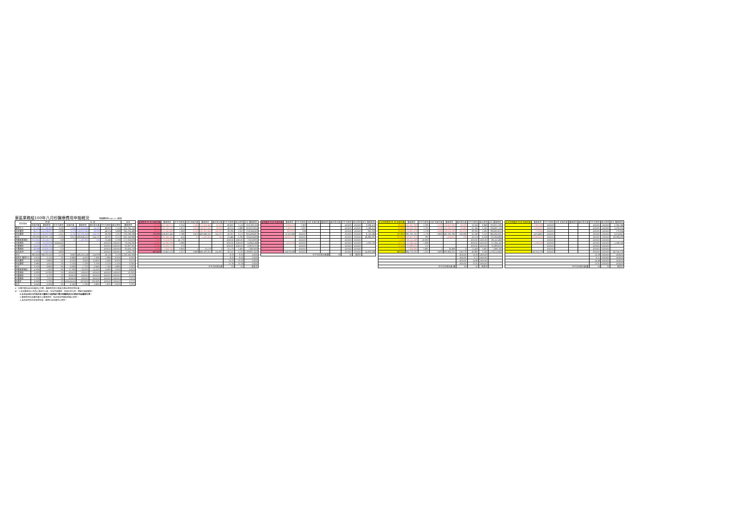東區業務組100年八月份醫療費用申報概況 醫療費用料100.11.2製表
| 院所層級 | 門 診 | | | 住 診 | | | | | 合計 |
| --- | --- | --- | --- | --- | --- | --- | --- | --- | --- |
| | 申報件數 | 醫療費用 | 件平均費用 | 申報件數 | 醫療費用 | 總住院天數 | 件平均費用 | 每日費用 | 醫療費用 |
| 醫學中心 | 62,161 | 151,166,693 | 2,432 | 2,465 | 171,618,465 | 24,137 | 69,622 | 7,110 | 322,785,158 |
| 區域醫院 | 84,577 | 155,298,627 | 1,836 | 3,219 | 149,921,842 | 26,353 | 46,574 | 5,689 | 305,220,469 |
| 地區醫院 | 89,197 | 116,932,396 | 1,311 | 4,131 | 162,305,940 | 104,237 | 39,290 | 1,557 | 279,238,336 |
| 合計 | 235,935 | 423,397,716 | 1,795 | 9,815 | 483,846,247 | 154,727 | 49,297 | 3,127 | 907,243,963 |
| 西醫基層總額 | 315,661 | 176,148,775 | 558 | 52 | 1,167,901 | 202 | 22,460 | 5,782 | 177,316,676 |
| 洗腎總額 | 1,595 | 73,016,935 | ###### | - | - | - | #DIV/0! | #DIV/0! | 73,016,935 |
| 牙醫總額 | 50,491 | 55,987,901 | 1,109 | - | - | - | #DIV/0! | #DIV/0! | 55,987,901 |
| 中醫總額 | 56,988 | 32,629,753 | 573 | - | - | - | #DIV/0! | #DIV/0! | 32,629,753 |
| 其他部門 | 1,930 | 7,050,730 | 3,653 | - | - | - | #DIV/0! | #DIV/0! | 7,050,730 |
| 合計 | 662,600 | 768,231,810 | 1,159 | 9,867 | 485,014,148 | 154,929 | 49,155 | 3,131 | 1,253,245,958 |
| 成長率 醫學中心 | 2.91% | 5.11% | 2% | -2.68% | -4.02% | -7.28% | -1.38% | 3.52% | 0.05% |
| 區域醫院 | 4.56% | 9.69% | 5% | -0.53% | -3.00% | -10.62% | -2.49% | 8.52% | 3.07% |
| 地區醫院 | 2.96% | 4.91% | 2% | 2.25% | 2.13% | 3.70% | -0.12% | -1.51% | 3.28% |
| 合計 | 3.52% | 6.69% | 3% | 0.06% | -1.72% | -0.84% | -1.78% | -0.88% | 2.03% |
| 西醫基層總額 | -4.16% | 1.00% | 5% | 27.78% | -20.92% | -14.41% | 9.49% | -7.61% | 0.82% |
| 洗腎總額 | 5.63% | 10.39% | 5% | #DIV/0! | #DIV/0! | #DIV/0! | #DIV/0! | #DIV/0! | 10.39% |
| 牙醫總額 | -3.11% | -4.12% | -1% | #DIV/0! | #DIV/0! | #DIV/0! | #DIV/0! | #DIV/0! | -4.12% |
| 中醫總額 | 2.79% | 2.97% | 0% | #DIV/0! | #DIV/0! | #DIV/0! | #DIV/0! | #DIV/0! | 2.97% |
| 助產所 | 0.99% | 0.23% | -1% | ####### | -100.00% | -100.00% | #DIV/0! | #DIV/0! | -0.27% |
| 合計 | -0.84% | 4.59% | 5% | -0.16% | -1.78% | -0.86% | -1.62% | -0.92% | 2.03% |
| 當期費用 門 診 申報件數 | 醫療費用 | 件平均費用 | 住診 申報件數 | 醫療費用 | 總住院天數 | 件平均費用 | 每日費用 | 合計 醫療費用 |
| --- | --- | --- | --- | --- | --- | --- | --- | --- |
| 62,161 | 147,580,275 | 2,374 | 2,465 | 171,618,465 | 24,137 | 69,622 | 7,110 | 319,198,740 |
| 84,577 | 153,132,132 | 1,811 | 3,219 | 149,921,842 | 26,353 | 46,574 | 5,689 | 303,053,954 |
| 89,197 | 115,940,063 | 1,300 | 4,131 | 162,305,940 | 104,237 | 39,290 | 1,557 | 278,246,003 |
| 235,935 | 416,652,450 | 1,766 | 9,815 | 483,846,247 | 154,727 | 49,297 | 3,127 | 900,498,697 |
| 315,661 | 129,280,180 | 410 | 52 | 1,167,901 | 202 | 22,460 | 5,782 | 130,456,089 |
| 1,595 | 73,016,935 | 45,779 | - | - | - | #DIV/0! | #DIV/0! | 73,016,935 |
| 50,491 | 54,964,166 | 1,089 | - | - | - | #DIV/0! | #DIV/0! | 54,964,166 |
| 56,988 | 32,629,753 | 573 | - | - | - | #DIV/0! | #DIV/0! | 32,629,753 |
| 1,930 | 7,050,730 | 3,653 | 1 | 15,173 | 2 | 15,173 | 7,587 | 7,065,903 |
| 662,600 | 713,602,222 | 1,077 | 9,868 | 485,029,321 | 154,931 | 49,152 | 3,131 | 1,198,631,543 |
| | | | | | | 9.79 | 9.79 | 0.00% |
| | | | | | | 8.19 | 8.19 | 0.00% |
| | | | | | | 25.23 | 25.23 | 0.00% |
| | | | | | | 15.76 | 15.76 | 0.00% |
| 件平均住院日數 | | | | | | 93 | 92 | 成長率 |
| 當期藥局 門 診 申報件數 | 醫療費用 | 件平均費用 | 住診 申報件數 | 醫療費用 | 總住院天數 | 件平均費用 | 每日費用 | 合計 醫療費用 |
| --- | --- | --- | --- | --- | --- | --- | --- | --- |
| - | 3,586,418 | 1,363 | | | | #DIV/0! | #DIV/0! | 3,586,418 |
| - | 2,166,515 | 1,331 | | | | #DIV/0! | #DIV/0! | 2,166,515 |
| - | 992,333 | 906 | | | | #DIV/0! | #DIV/0! | 992,333 |
| - | 6,745,266 | #DIV/0! | | | | #DIV/0! | #DIV/0! | 6,745,266 |
| - | 46,860,587 | #DIV/0! | | | | #DIV/0! | #DIV/0! | 46,860,587 |
| - | - | #DIV/0! | - | - | - | #DIV/0! | #DIV/0! | - |
| - | 1,023,735 | #DIV/0! | - | - | - | #DIV/0! | #DIV/0! | 1,023,735 |
| - | - | #DIV/0! | - | - | - | #DIV/0! | #DIV/0! | - |
| - | - | #DIV/0! | - | - | - | #DIV/0! | #DIV/0! | - |
| - | 54,629,588 | #DIV/0! | - | - | - | #DIV/0! | #DIV/0! | 54,629,588 |
| 件平均住院日數(醫 | | | | | 93 | 92 | 成長率 | |
| 去年同期費用 門 診 申報件數 | 醫療費用 | 件平均費用 | 住診 申報件數 | 醫療費用 | 總住院天數 | 件平均費用 | 每日費用 | 合計 醫療費用 |
| --- | --- | --- | --- | --- | --- | --- | --- | --- |
| 60,404 | 141,057,330 | 2,335 | 2,533 | 178,813,909 | 26,033 | 70,594 | 6,869 | 319,871,239 |
| 80,886 | 140,043,295 | 1,731 | 3,236 | 154,563,823 | 29,485 | 47,764 | 5,242 | 294,607,118 |
| 86,633 | 110,691,076 | 1,278 | 4,060 | 158,914,598 | 100,518 | 39,335 | 1,581 | 269,605,674 |
| 227,923 | 391,791,701 | 1,719 | 9,809 | 492,292,330 | 156,036 | 50,188 | 3,155 | 884,084,031 |
| 329,349 | 130,827,973 | 397 | 72 | 1,476,915 | 236 | 20,513 | 6,258 | 132,304,888 |
| 1,530 | 66,142,468 | 43,803 | - | - | - | #DIV/0! | #DIV/0! | 66,142,468 |
| 52,111 | 57,284,145 | 1,099 | - | - | - | #DIV/0! | #DIV/0! | 57,284,145 |
| 55,440 | 31,689,610 | 572 | - | - | - | #DIV/0! | #DIV/0! | 31,689,610 |
| 1,911 | 7,034,900 | 3,681 | 2 | 34,806 | 6 | 17,403 | 5,801 | 7,069,706 |
| 668,244 | 684,770,797 | 1,025 | 9,883 | 493,804,051 | 156,278 | 49,965 | 3,160 | 1,178,574,848 |
| | | | | | #DIV/0! | 10.28 | #DIV/0! | |
| | | | | | #DIV/0! | 9.11 | #DIV/0! | |
| | | | | | #DIV/0! | 24.88 | #DIV/0! | |
| | | | | | #DIV/0! | 15.91 | #DIV/0! | |
| 件平均住院日數(醫 | | | | | 93 | 92 | 成長率 | |
| 去年同期藥局 門 診 申報件數 | 醫療費用 | 件平均費用 | 住診 申報件數 | 醫療費用 | 總住院天數 | 件平均費用 | 每日費用 | 合計 醫療費用 |
| --- | --- | --- | --- | --- | --- | --- | --- | --- |
| - | 2,765,766 | #DIV/0! | | | | #DIV/0! | #DIV/0! | 2,765,766 |
| - | 1,535,531 | #DIV/0! | | | | #DIV/0! | #DIV/0! | 1,535,531 |
| - | 773,304 | #DIV/0! | | | | #DIV/0! | #DIV/0! | 773,304 |
| - | 5,074,601 | #DIV/0! | | | | #DIV/0! | #DIV/0! | 5,074,601 |
| - | 43,569,433 | #DIV/0! | | | | #DIV/0! | #DIV/0! | 43,569,433 |
| - | - | #DIV/0! | - | - | - | #DIV/0! | #DIV/0! | - |
| - | 1,106,745 | #DIV/0! | - | - | - | #DIV/0! | #DIV/0! | 1,106,745 |
| - | - | #DIV/0! | - | - | - | #DIV/0! | #DIV/0! | - |
| - | - | #DIV/0! | - | - | - | #DIV/0! | #DIV/0! | - |
| - | 49,750,779 | #DIV/0! | - | - | - | #DIV/0! | #DIV/0! | 49,750,779 |
| | | | | | | 10.28 | #DIV/0! | #DIV/0! |
| | | | | | | 9.11 | #DIV/0! | #DIV/0! |
| | | | | | | 24.88 | #DIV/0! | #DIV/0! |
| | | | | | | 15.91 | #DIV/0! | #DIV/0! |
| 件平均住院日數(醫 | | | | | | 93 | 92 | 成長率 |
※：申報件數係未包含藥局之件數，醫療費用則已將處方釋出費用併回計算。
註：1.區域醫院係以目前之層級作比較，包含門諾醫院、馬偕台東分院、國軍花蓮總醫院。
2.本表自99年9月起非部立醫院(行政院衛生署台東醫院成功分院)併地區醫院計算。
3.醫療費用係為實際產生之醫療費用，而非各部門總額預算之費用。
4.其他部門係包含居家照護、精神科及助產所之費用。